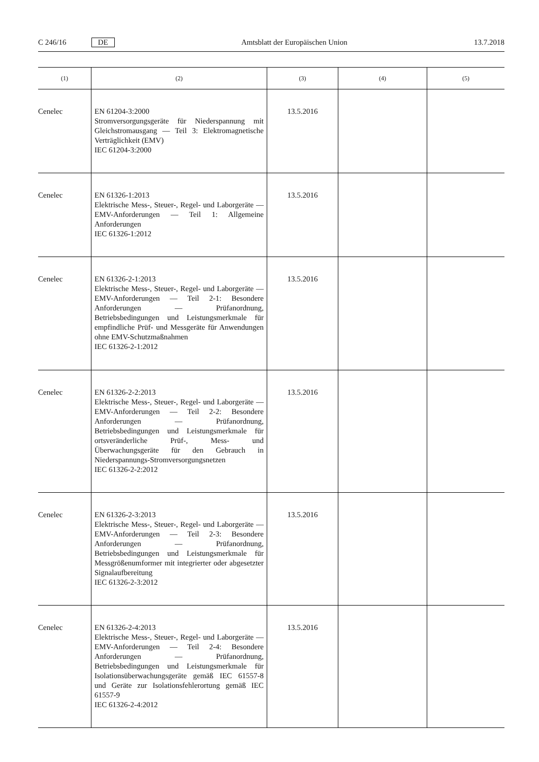C 246/16 DE Amtsblatt der Europäischen Union 13.7.2018
| (1) | (2) | (3) | (4) | (5) |
| --- | --- | --- | --- | --- |
| Cenelec | EN 61204-3:2000 Stromversorgungsgeräte für Niederspannung mit Gleichstromausgang — Teil 3: Elektromagnetische Verträglichkeit (EMV) IEC 61204-3:2000 | 13.5.2016 | | |
| Cenelec | EN 61326-1:2013 Elektrische Mess-, Steuer-, Regel- und Laborgeräte — EMV-Anforderungen — Teil 1: Allgemeine Anforderungen IEC 61326-1:2012 | 13.5.2016 | | |
| Cenelec | EN 61326-2-1:2013 Elektrische Mess-, Steuer-, Regel- und Laborgeräte — EMV-Anforderungen — Teil 2-1: Besondere Anforderungen — Prüfanordnung, Betriebsbedingungen und Leistungsmerkmale für empfindliche Prüf- und Messgeräte für Anwendungen ohne EMV-Schutzmaßnahmen IEC 61326-2-1:2012 | 13.5.2016 | | |
| Cenelec | EN 61326-2-2:2013 Elektrische Mess-, Steuer-, Regel- und Laborgeräte — EMV-Anforderungen — Teil 2-2: Besondere Anforderungen — Prüfanordnung, Betriebsbedingungen und Leistungsmerkmale für ortsveränderliche Prüf-, Mess- und Überwachungsgeräte für den Gebrauch in Niederspannungs-Stromversorgungsnetzen IEC 61326-2-2:2012 | 13.5.2016 | | |
| Cenelec | EN 61326-2-3:2013 Elektrische Mess-, Steuer-, Regel- und Laborgeräte — EMV-Anforderungen — Teil 2-3: Besondere Anforderungen — Prüfanordnung, Betriebsbedingungen und Leistungsmerkmale für Messgrößenumformer mit integrierter oder abgesetzter Signalaufbereitung IEC 61326-2-3:2012 | 13.5.2016 | | |
| Cenelec | EN 61326-2-4:2013 Elektrische Mess-, Steuer-, Regel- und Laborgeräte — EMV-Anforderungen — Teil 2-4: Besondere Anforderungen — Prüfanordnung, Betriebsbedingungen und Leistungsmerkmale für Isolationsüberwachungsgeräte gemäß IEC 61557-8 und Geräte zur Isolationsfehlerortung gemäß IEC 61557-9 IEC 61326-2-4:2012 | 13.5.2016 | | |